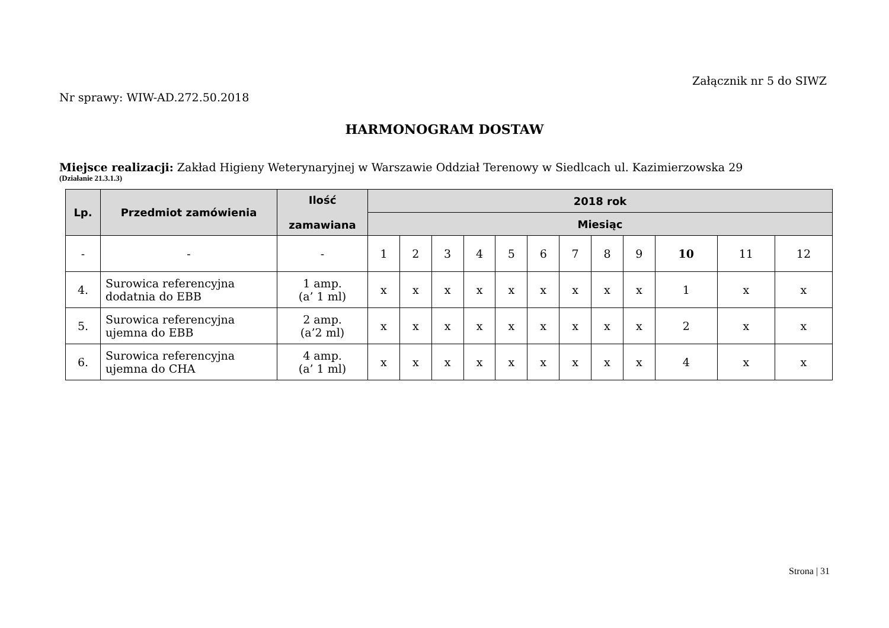Załącznik nr 5 do SIWZ
Nr sprawy: WIW-AD.272.50.2018
HARMONOGRAM DOSTAW
Miejsce realizacji: Zakład Higieny Weterynaryjnej w Warszawie Oddział Terenowy w Siedlcach ul. Kazimierzowska 29
(Działanie 21.3.1.3)
| Lp. | Przedmiot zamówienia | Ilość zamawiana | 2018 rok | | | | | | | | | | | |
| --- | --- | --- | --- | --- | --- | --- | --- | --- | --- | --- | --- | --- | --- | --- |
| | | | Miesiąc | | | | | | | | | | | |
| - | - | - | 1 | 2 | 3 | 4 | 5 | 6 | 7 | 8 | 9 | 10 | 11 | 12 |
| 4. | Surowica referencyjna dodatnia do EBB | 1 amp. (a’ 1 ml) | x | x | x | x | x | x | x | x | x | 1 | x | x |
| 5. | Surowica referencyjna ujemna do EBB | 2 amp. (a’2 ml) | x | x | x | x | x | x | x | x | x | 2 | x | x |
| 6. | Surowica referencyjna ujemna do CHA | 4 amp. (a’ 1 ml) | x | x | x | x | x | x | x | x | x | 4 | x | x |
Strona | 31